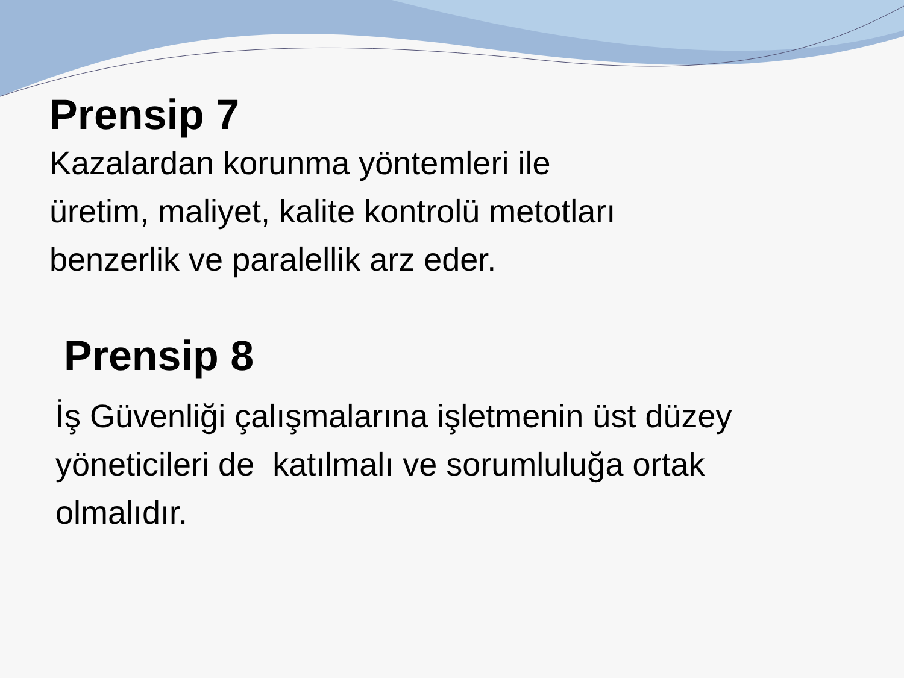Prensip 7
Kazalardan korunma yöntemleri ile
üretim, maliyet, kalite kontrolü metotları
benzerlik ve paralellik arz eder.
Prensip 8
İş Güvenliği çalışmalarına işletmenin üst düzey
yöneticileri de katılmalı ve sorumluluğa ortak
olmalıdır.